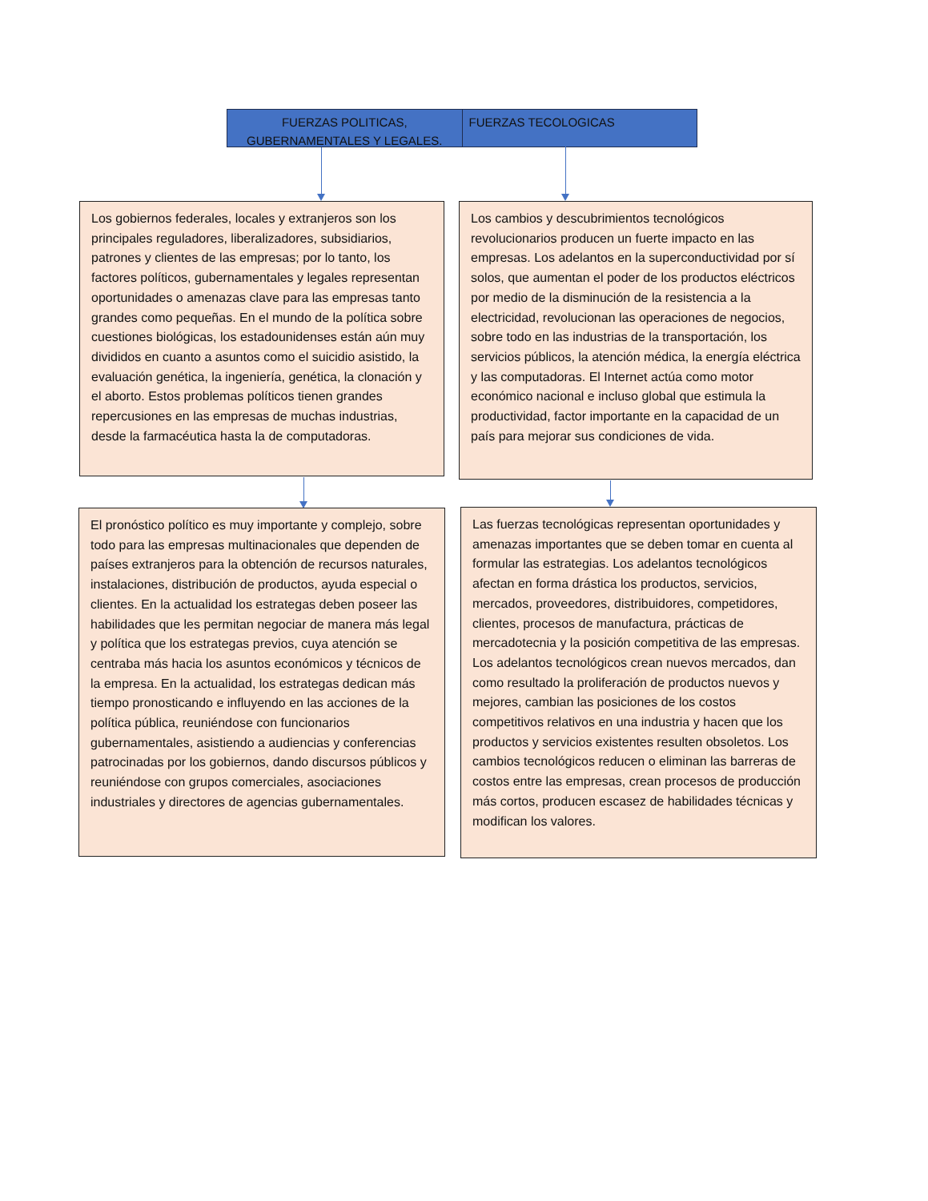FUERZAS POLITICAS, GUBERNAMENTALES Y LEGALES.
FUERZAS TECOLOGICAS
Los gobiernos federales, locales y extranjeros son los principales reguladores, liberalizadores, subsidiarios, patrones y clientes de las empresas; por lo tanto, los factores políticos, gubernamentales y legales representan oportunidades o amenazas clave para las empresas tanto grandes como pequeñas. En el mundo de la política sobre cuestiones biológicas, los estadounidenses están aún muy divididos en cuanto a asuntos como el suicidio asistido, la evaluación genética, la ingeniería, genética, la clonación y el aborto. Estos problemas políticos tienen grandes repercusiones en las empresas de muchas industrias, desde la farmacéutica hasta la de computadoras.
Los cambios y descubrimientos tecnológicos revolucionarios producen un fuerte impacto en las empresas. Los adelantos en la superconductividad por sí solos, que aumentan el poder de los productos eléctricos por medio de la disminución de la resistencia a la electricidad, revolucionan las operaciones de negocios, sobre todo en las industrias de la transportación, los servicios públicos, la atención médica, la energía eléctrica y las computadoras. El Internet actúa como motor económico nacional e incluso global que estimula la productividad, factor importante en la capacidad de un país para mejorar sus condiciones de vida.
El pronóstico político es muy importante y complejo, sobre todo para las empresas multinacionales que dependen de países extranjeros para la obtención de recursos naturales, instalaciones, distribución de productos, ayuda especial o clientes. En la actualidad los estrategas deben poseer las habilidades que les permitan negociar de manera más legal y política que los estrategas previos, cuya atención se centraba más hacia los asuntos económicos y técnicos de la empresa. En la actualidad, los estrategas dedican más tiempo pronosticando e influyendo en las acciones de la política pública, reuniéndose con funcionarios gubernamentales, asistiendo a audiencias y conferencias patrocinadas por los gobiernos, dando discursos públicos y reuniéndose con grupos comerciales, asociaciones industriales y directores de agencias gubernamentales.
Las fuerzas tecnológicas representan oportunidades y amenazas importantes que se deben tomar en cuenta al formular las estrategias. Los adelantos tecnológicos afectan en forma drástica los productos, servicios, mercados, proveedores, distribuidores, competidores, clientes, procesos de manufactura, prácticas de mercadotecnia y la posición competitiva de las empresas. Los adelantos tecnológicos crean nuevos mercados, dan como resultado la proliferación de productos nuevos y mejores, cambian las posiciones de los costos competitivos relativos en una industria y hacen que los productos y servicios existentes resulten obsoletos. Los cambios tecnológicos reducen o eliminan las barreras de costos entre las empresas, crean procesos de producción más cortos, producen escasez de habilidades técnicas y modifican los valores.